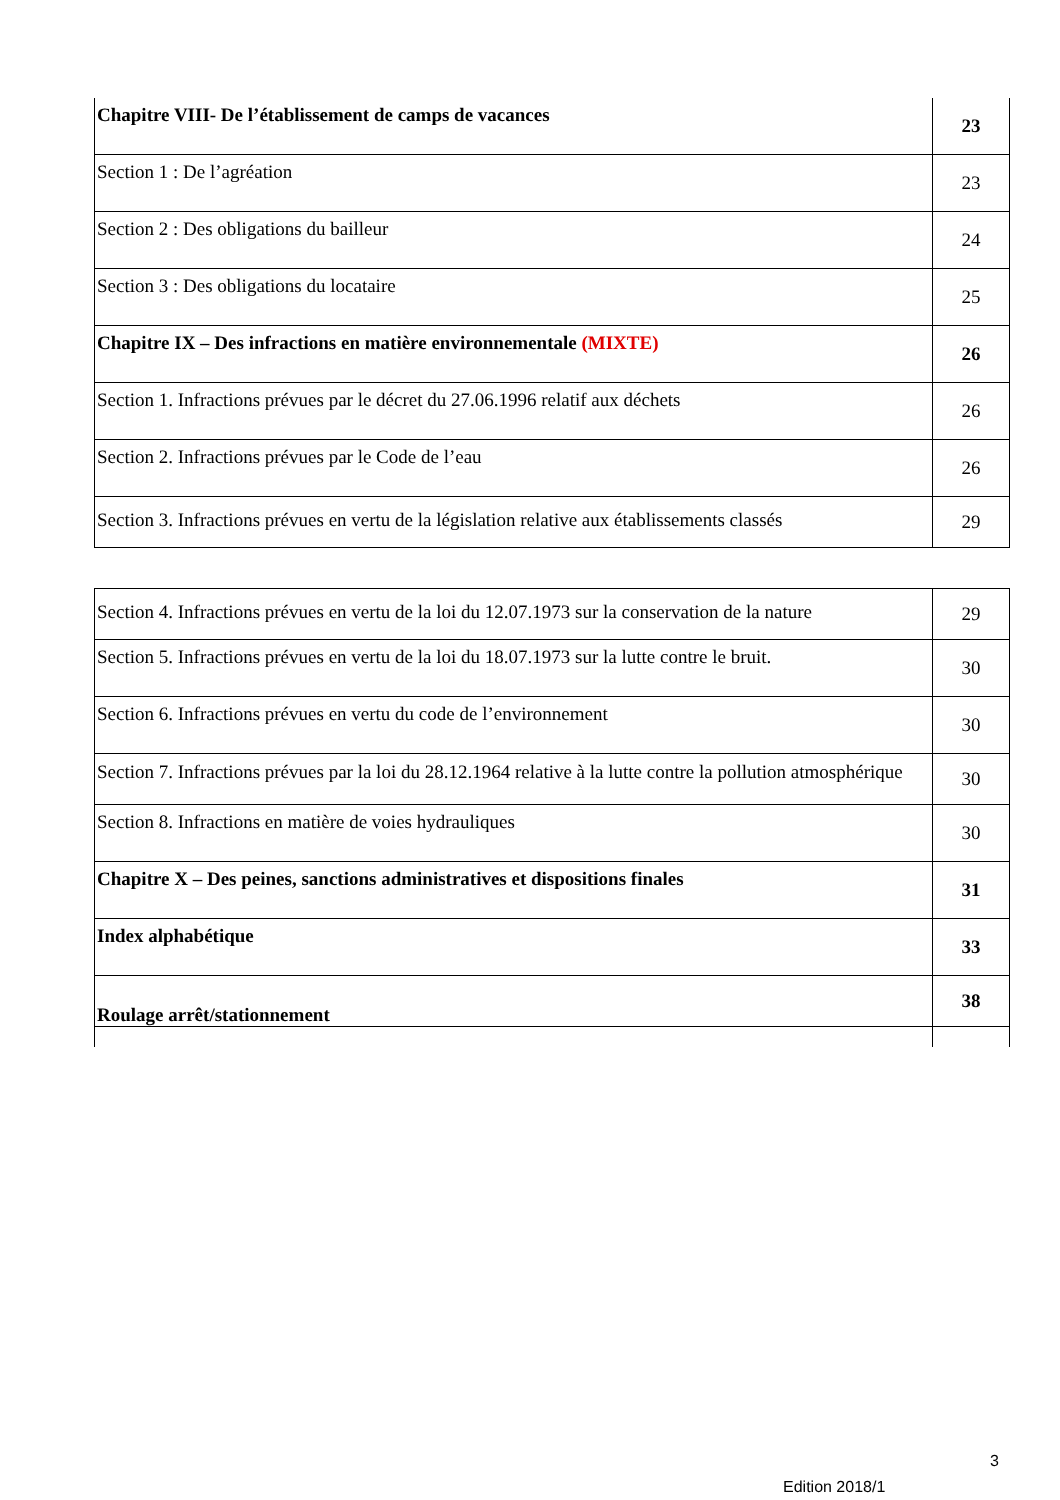| Chapitre VIII- De l’établissement de camps de vacances | 23 |
| Section 1 : De l’agréation | 23 |
| Section 2 : Des obligations du bailleur | 24 |
| Section 3 : Des obligations du locataire | 25 |
| Chapitre IX – Des infractions en matière environnementale (MIXTE) | 26 |
| Section 1. Infractions prévues par le décret du 27.06.1996 relatif aux déchets | 26 |
| Section 2. Infractions prévues par le Code de l’eau | 26 |
| Section 3. Infractions prévues en vertu de la législation relative aux établissements classés | 29 |
| Section 4. Infractions prévues en vertu de la loi du 12.07.1973 sur la conservation de la nature | 29 |
| Section 5. Infractions prévues en vertu de la loi du 18.07.1973 sur la lutte contre le bruit. | 30 |
| Section 6. Infractions prévues en vertu du code de l’environnement | 30 |
| Section 7. Infractions prévues par la loi du 28.12.1964 relative à la lutte contre la pollution atmosphérique | 30 |
| Section 8. Infractions en matière de voies hydrauliques | 30 |
| Chapitre X – Des peines, sanctions administratives et dispositions finales | 31 |
| Index alphabétique | 33 |
| Roulage arrêt/stationnement | 38 |
3
Edition 2018/1